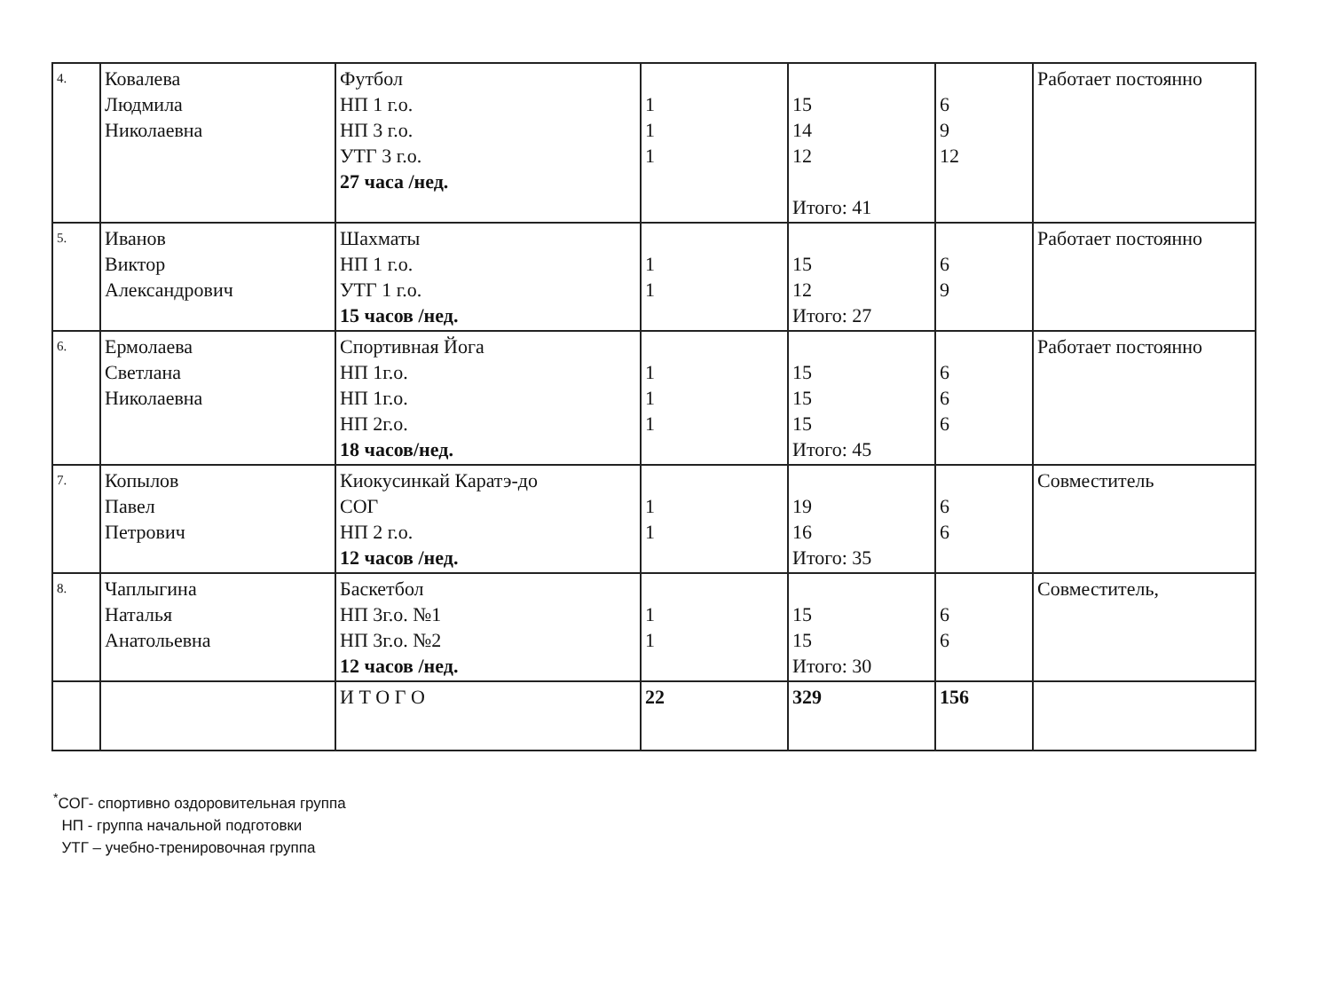| 4. | Ковалева Людмила Николаевна | Футбол НП 1 г.о. НП 3 г.о. УТГ 3 г.о. 27 часа /нед. | 1 1 1 | 15 14 12 Итого: 41 | 6 9 12 | Работает постоянно |
| 5. | Иванов Виктор Александрович | Шахматы НП 1 г.о. УТГ 1 г.о. 15 часов /нед. | 1 1 | 15 12 Итого: 27 | 6 9 | Работает постоянно |
| 6. | Ермолаева Светлана Николаевна | Спортивная Йога НП 1г.о. НП 1г.о. НП 2г.о. 18 часов/нед. | 1 1 1 | 15 15 15 Итого: 45 | 6 6 6 | Работает постоянно |
| 7. | Копылов Павел Петрович | Киокусинкай Каратэ-до СОГ НП 2 г.о. 12 часов /нед. | 1 1 | 19 16 Итого: 35 | 6 6 | Совместитель |
| 8. | Чаплыгина Наталья Анатольевна | Баскетбол НП 3г.о. №1 НП 3г.о. №2 12 часов /нед. | 1 1 | 15 15 Итого: 30 | 6 6 | Совместитель, |
| | | И Т О Г О | 22 | 329 | 156 | |
<sup>*</sup> СОГ- спортивно оздоровительная группа
НП - группа начальной подготовки
УТГ – учебно-тренировочная группа